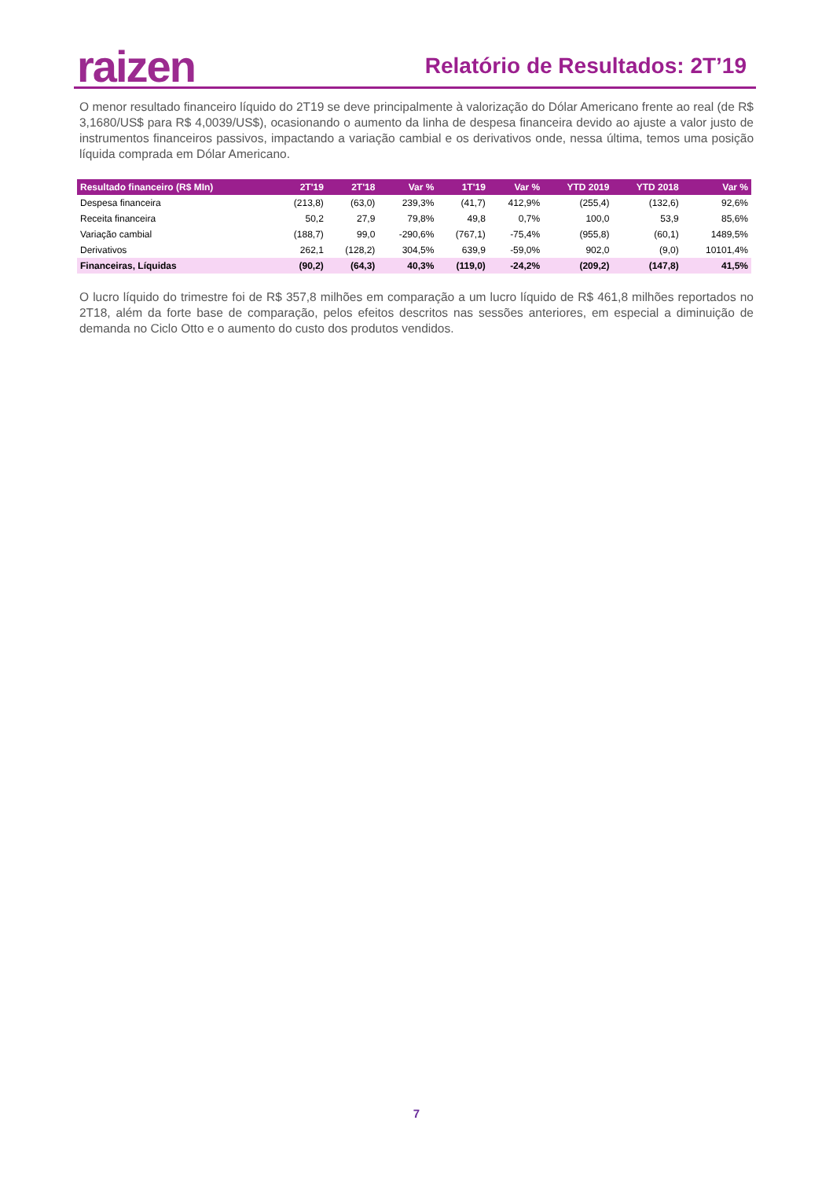raizen Relatório de Resultados: 2T’19
O menor resultado financeiro líquido do 2T19 se deve principalmente à valorização do Dólar Americano frente ao real (de R$ 3,1680/US$ para R$ 4,0039/US$), ocasionando o aumento da linha de despesa financeira devido ao ajuste a valor justo de instrumentos financeiros passivos, impactando a variação cambial e os derivativos onde, nessa última, temos uma posição líquida comprada em Dólar Americano.
| Resultado financeiro (R$ MIn) | 2T'19 | 2T'18 | Var % | 1T'19 | Var % | YTD 2019 | YTD 2018 | Var % |
| --- | --- | --- | --- | --- | --- | --- | --- | --- |
| Despesa financeira | (213,8) | (63,0) | 239,3% | (41,7) | 412,9% | (255,4) | (132,6) | 92,6% |
| Receita financeira | 50,2 | 27,9 | 79,8% | 49,8 | 0,7% | 100,0 | 53,9 | 85,6% |
| Variação cambial | (188,7) | 99,0 | -290,6% | (767,1) | -75,4% | (955,8) | (60,1) | 1489,5% |
| Derivativos | 262,1 | (128,2) | 304,5% | 639,9 | -59,0% | 902,0 | (9,0) | 10101,4% |
| Financeiras, Líquidas | (90,2) | (64,3) | 40,3% | (119,0) | -24,2% | (209,2) | (147,8) | 41,5% |
O lucro líquido do trimestre foi de R$ 357,8 milhões em comparação a um lucro líquido de R$ 461,8 milhões reportados no 2T18, além da forte base de comparação, pelos efeitos descritos nas sessões anteriores, em especial a diminuição de demanda no Ciclo Otto e o aumento do custo dos produtos vendidos.
7